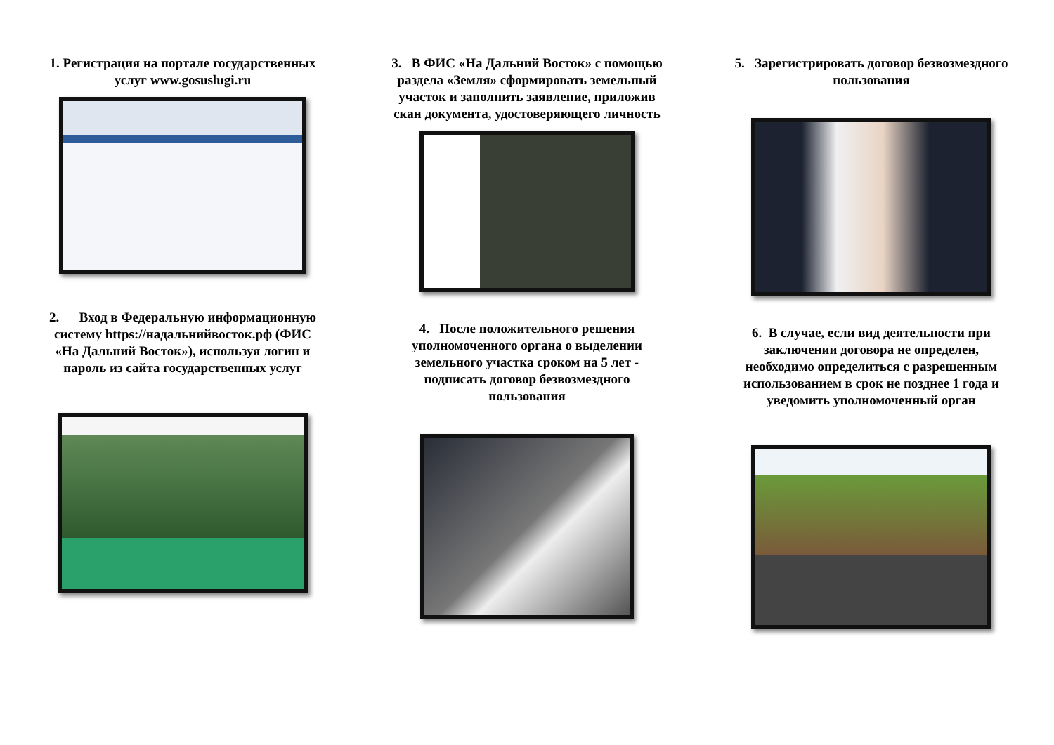1. Регистрация на портале государственных услуг www.gosuslugi.ru
2. Вход в Федеральную информационную систему https://надальнийвосток.рф (ФИС «На Дальний Восток»), используя логин и пароль из сайта государственных услуг
3. В ФИС «На Дальний Восток» с помощью раздела «Земля» сформировать земельный участок и заполнить заявление, приложив скан документа, удостоверяющего личность
4. После положительного решения уполномоченного органа о выделении земельного участка сроком на 5 лет - подписать договор безвозмездного пользования
5. Зарегистрировать договор безвозмездного пользования
6. В случае, если вид деятельности при заключении договора не определен, необходимо определиться с разрешенным использованием в срок не позднее 1 года и уведомить уполномоченный орган